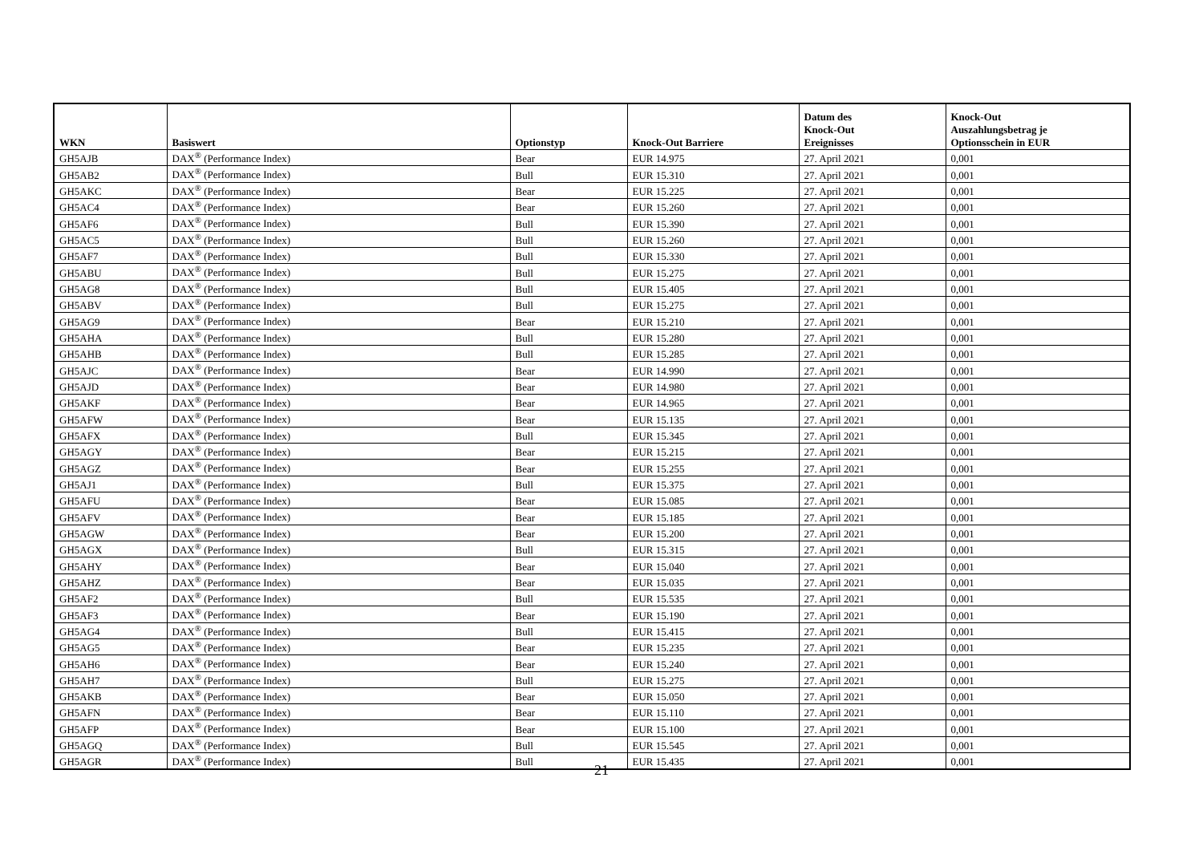| WKN | Basiswert | Optionstyp | Knock-Out Barriere | Datum des Knock-Out Ereignisses | Knock-Out Auszahlungsbetrag je Optionsschein in EUR |
| --- | --- | --- | --- | --- | --- |
| GH5AJB | DAX<sup>®</sup> (Performance Index) | Bear | EUR 14.975 | 27. April 2021 | 0,001 |
| GH5AB2 | DAX<sup>®</sup> (Performance Index) | Bull | EUR 15.310 | 27. April 2021 | 0,001 |
| GH5AKC | DAX<sup>®</sup> (Performance Index) | Bear | EUR 15.225 | 27. April 2021 | 0,001 |
| GH5AC4 | DAX<sup>®</sup> (Performance Index) | Bear | EUR 15.260 | 27. April 2021 | 0,001 |
| GH5AF6 | DAX<sup>®</sup> (Performance Index) | Bull | EUR 15.390 | 27. April 2021 | 0,001 |
| GH5AC5 | DAX<sup>®</sup> (Performance Index) | Bull | EUR 15.260 | 27. April 2021 | 0,001 |
| GH5AF7 | DAX<sup>®</sup> (Performance Index) | Bull | EUR 15.330 | 27. April 2021 | 0,001 |
| GH5ABU | DAX<sup>®</sup> (Performance Index) | Bull | EUR 15.275 | 27. April 2021 | 0,001 |
| GH5AG8 | DAX<sup>®</sup> (Performance Index) | Bull | EUR 15.405 | 27. April 2021 | 0,001 |
| GH5ABV | DAX<sup>®</sup> (Performance Index) | Bull | EUR 15.275 | 27. April 2021 | 0,001 |
| GH5AG9 | DAX<sup>®</sup> (Performance Index) | Bear | EUR 15.210 | 27. April 2021 | 0,001 |
| GH5AHA | DAX<sup>®</sup> (Performance Index) | Bull | EUR 15.280 | 27. April 2021 | 0,001 |
| GH5AHB | DAX<sup>®</sup> (Performance Index) | Bull | EUR 15.285 | 27. April 2021 | 0,001 |
| GH5AJC | DAX<sup>®</sup> (Performance Index) | Bear | EUR 14.990 | 27. April 2021 | 0,001 |
| GH5AJD | DAX<sup>®</sup> (Performance Index) | Bear | EUR 14.980 | 27. April 2021 | 0,001 |
| GH5AKF | DAX<sup>®</sup> (Performance Index) | Bear | EUR 14.965 | 27. April 2021 | 0,001 |
| GH5AFW | DAX<sup>®</sup> (Performance Index) | Bear | EUR 15.135 | 27. April 2021 | 0,001 |
| GH5AFX | DAX<sup>®</sup> (Performance Index) | Bull | EUR 15.345 | 27. April 2021 | 0,001 |
| GH5AGY | DAX<sup>®</sup> (Performance Index) | Bear | EUR 15.215 | 27. April 2021 | 0,001 |
| GH5AGZ | DAX<sup>®</sup> (Performance Index) | Bear | EUR 15.255 | 27. April 2021 | 0,001 |
| GH5AJ1 | DAX<sup>®</sup> (Performance Index) | Bull | EUR 15.375 | 27. April 2021 | 0,001 |
| GH5AFU | DAX<sup>®</sup> (Performance Index) | Bear | EUR 15.085 | 27. April 2021 | 0,001 |
| GH5AFV | DAX<sup>®</sup> (Performance Index) | Bear | EUR 15.185 | 27. April 2021 | 0,001 |
| GH5AGW | DAX<sup>®</sup> (Performance Index) | Bear | EUR 15.200 | 27. April 2021 | 0,001 |
| GH5AGX | DAX<sup>®</sup> (Performance Index) | Bull | EUR 15.315 | 27. April 2021 | 0,001 |
| GH5AHY | DAX<sup>®</sup> (Performance Index) | Bear | EUR 15.040 | 27. April 2021 | 0,001 |
| GH5AHZ | DAX<sup>®</sup> (Performance Index) | Bear | EUR 15.035 | 27. April 2021 | 0,001 |
| GH5AF2 | DAX<sup>®</sup> (Performance Index) | Bull | EUR 15.535 | 27. April 2021 | 0,001 |
| GH5AF3 | DAX<sup>®</sup> (Performance Index) | Bear | EUR 15.190 | 27. April 2021 | 0,001 |
| GH5AG4 | DAX<sup>®</sup> (Performance Index) | Bull | EUR 15.415 | 27. April 2021 | 0,001 |
| GH5AG5 | DAX<sup>®</sup> (Performance Index) | Bear | EUR 15.235 | 27. April 2021 | 0,001 |
| GH5AH6 | DAX<sup>®</sup> (Performance Index) | Bear | EUR 15.240 | 27. April 2021 | 0,001 |
| GH5AH7 | DAX<sup>®</sup> (Performance Index) | Bull | EUR 15.275 | 27. April 2021 | 0,001 |
| GH5AKB | DAX<sup>®</sup> (Performance Index) | Bear | EUR 15.050 | 27. April 2021 | 0,001 |
| GH5AFN | DAX<sup>®</sup> (Performance Index) | Bear | EUR 15.110 | 27. April 2021 | 0,001 |
| GH5AFP | DAX<sup>®</sup> (Performance Index) | Bear | EUR 15.100 | 27. April 2021 | 0,001 |
| GH5AGQ | DAX<sup>®</sup> (Performance Index) | Bull | EUR 15.545 | 27. April 2021 | 0,001 |
| GH5AGR | DAX<sup>®</sup> (Performance Index) | Bull | EUR 15.435 | 27. April 2021 | 0,001 |
21